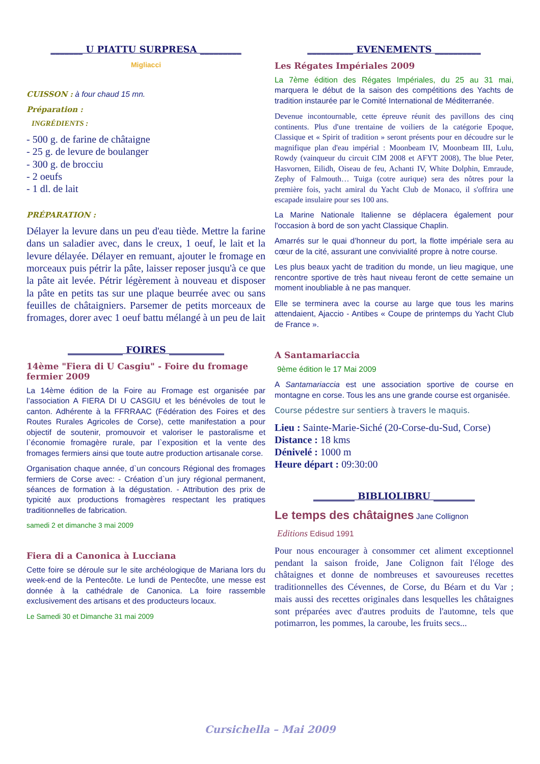_______ U PIATTU SURPRESA _________
Migliacci
CUISSON : à four chaud 15 mn.
Préparation :
INGRÉDIENTS :
- 500 g. de farine de châtaigne
- 25 g. de levure de boulanger
- 300 g. de brocciu
- 2 oeufs
- 1 dl. de lait
PRÉPARATION :
Délayer la levure dans un peu d'eau tiède. Mettre la farine dans un saladier avec, dans le creux, 1 oeuf, le lait et la levure délayée. Délayer en remuant, ajouter le fromage en morceaux puis pétrir la pâte, laisser reposer jusqu'à ce que la pâte ait levée. Pétrir légèrement à nouveau et disposer la pâte en petits tas sur une plaque beurrée avec ou sans feuilles de châtaigniers. Parsemer de petits morceaux de fromages, dorer avec 1 oeuf battu mélangé à un peu de lait
____________ FOIRES ____________
14ème "Fiera di U Casgiu" - Foire du fromage fermier 2009
La 14ème édition de la Foire au Fromage est organisée par l’association A FIERA DI U CASGIU et les bénévoles de tout le canton. Adhérente à la FFRRAAC (Fédération des Foires et des Routes Rurales Agricoles de Corse), cette manifestation a pour objectif de soutenir, promouvoir et valoriser le pastoralisme et l`économie fromagère rurale, par l`exposition et la vente des fromages fermiers ainsi que toute autre production artisanale corse.
Organisation chaque année, d`un concours Régional des fromages fermiers de Corse avec: - Création d`un jury régional permanent, séances de formation à la dégustation. - Attribution des prix de typicité aux productions fromagères respectant les pratiques traditionnelles de fabrication.
samedi 2 et dimanche 3 mai 2009
Fiera di a Canonica à Lucciana
Cette foire se déroule sur le site archéologique de Mariana lors du week-end de la Pentecôte. Le lundi de Pentecôte, une messe est donnée à la cathédrale de Canonica. La foire rassemble exclusivement des artisans et des producteurs locaux.
Le Samedi 30 et Dimanche 31 mai 2009
__________ EVENEMENTS __________
Les Régates Impériales 2009
La 7ème édition des Régates Impériales, du 25 au 31 mai, marquera le début de la saison des compétitions des Yachts de tradition instaurée par le Comité International de Méditerranée.
Devenue incontournable, cette épreuve réunit des pavillons des cinq continents. Plus d'une trentaine de voiliers de la catégorie Epoque, Classique et « Spirit of tradition » seront présents pour en découdre sur le magnifique plan d'eau impérial : Moonbeam IV, Moonbeam III, Lulu, Rowdy (vainqueur du circuit CIM 2008 et AFYT 2008), The blue Peter, Hasvornen, Eilidh, Oiseau de feu, Achanti IV, White Dolphin, Emraude, Zephy of Falmouth… Tuiga (cotre aurique) sera des nôtres pour la première fois, yacht amiral du Yacht Club de Monaco, il s'offrira une escapade insulaire pour ses 100 ans.
La Marine Nationale Italienne se déplacera également pour l'occasion à bord de son yacht Classique Chaplin.
Amarrés sur le quai d’honneur du port, la flotte impériale sera au cœur de la cité, assurant une convivialité propre à notre course.
Les plus beaux yacht de tradition du monde, un lieu magique, une rencontre sportive de très haut niveau feront de cette semaine un moment inoubliable à ne pas manquer.
Elle se terminera avec la course au large que tous les marins attendaient, Ajaccio - Antibes « Coupe de printemps du Yacht Club de France ».
A Santamariaccia
9ème édition le 17 Mai 2009
A Santamariaccia est une association sportive de course en montagne en corse. Tous les ans une grande course est organisée.
Course pédestre sur sentiers à travers le maquis.
Lieu : Sainte-Marie-Siché (20-Corse-du-Sud, Corse)
Distance : 18 kms
Dénivelé : 1000 m
Heure départ : 09:30:00
_________ BIBLIOLIBRU _________
Le temps des châtaignes Jane Collignon
Editions Edisud 1991
Pour nous encourager à consommer cet aliment exceptionnel pendant la saison froide, Jane Colignon fait l'éloge des châtaignes et donne de nombreuses et savoureuses recettes traditionnelles des Cévennes, de Corse, du Béarn et du Var ; mais aussi des recettes originales dans lesquelles les châtaignes sont préparées avec d'autres produits de l'automne, tels que potimarron, les pommes, la caroube, les fruits secs...
Cursichella – Mai 2009